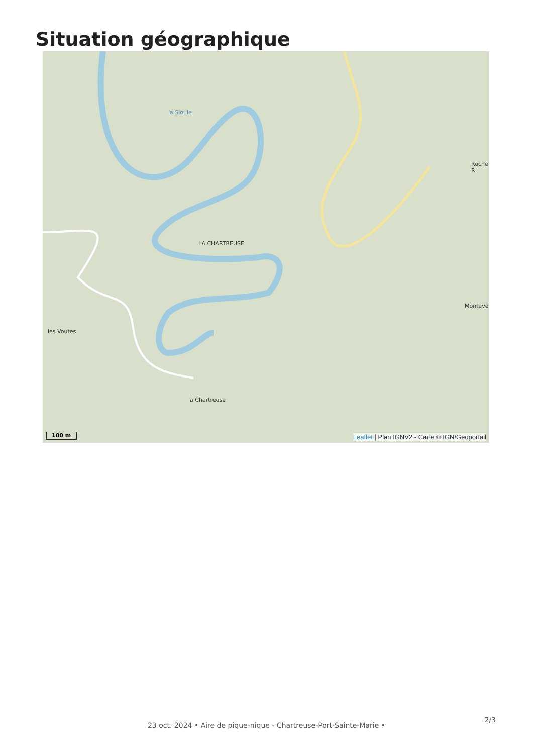Situation géographique
LA CHARTREUSE
la Chartreuse
les Voutes
Montave
Roche R
la Sioule
100 m
Leaflet | Plan IGNV2 - Carte © IGN/Geoportail
2/3
23 oct. 2024 • Aire de pique-nique - Chartreuse-Port-Sainte-Marie •